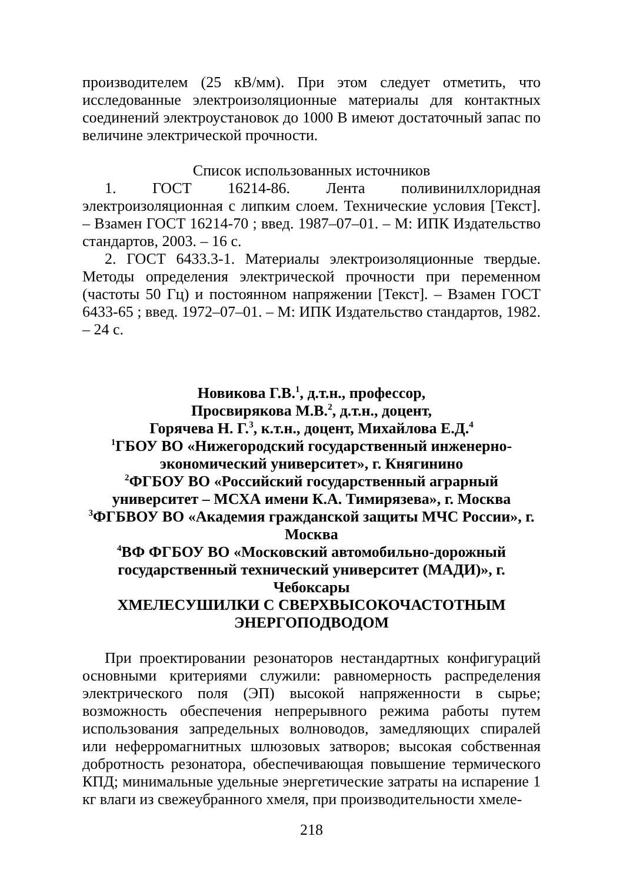производителем (25 кВ/мм). При этом следует отметить, что исследованные электроизоляционные материалы для контактных соединений электроустановок до 1000 В имеют достаточный запас по величине электрической прочности.
Список использованных источников
1. ГОСТ 16214-86. Лента поливинилхлоридная электроизоляционная с липким слоем. Технические условия [Текст]. – Взамен ГОСТ 16214-70 ; введ. 1987–07–01. – М: ИПК Издательство стандартов, 2003. – 16 с.
2. ГОСТ 6433.3-1. Материалы электроизоляционные твердые. Методы определения электрической прочности при переменном (частоты 50 Гц) и постоянном напряжении [Текст]. – Взамен ГОСТ 6433-65 ; введ. 1972–07–01. – М: ИПК Издательство стандартов, 1982. – 24 с.
Новикова Г.В.<sup>1</sup>, д.т.н., профессор,
Просвирякова М.В.<sup>2</sup>, д.т.н., доцент,
Горячева Н. Г.<sup>3</sup>, к.т.н., доцент, Михайлова Е.Д.<sup>4</sup>
<sup>1</sup> ГБОУ ВО «Нижегородский государственный инженерно-экономический университет», г. Княгинино
<sup>2</sup> ФГБОУ ВО «Российский государственный аграрный университет – МСХА имени К.А. Тимирязева», г. Москва
<sup>3</sup> ФГБВОУ ВО «Академия гражданской защиты МЧС России», г. Москва
<sup>4</sup> ВФ ФГБОУ ВО «Московский автомобильно-дорожный государственный технический университет (МАДИ)», г. Чебоксары
ХМЕЛЕСУШИЛКИ С СВЕРХВЫСОКОЧАСТОТНЫМ ЭНЕРГОПОДВОДОМ
При проектировании резонаторов нестандартных конфигураций основными критериями служили: равномерность распределения электрического поля (ЭП) высокой напряженности в сырье; возможность обеспечения непрерывного режима работы путем использования запредельных волноводов, замедляющих спиралей или неферромагнитных шлюзовых затворов; высокая собственная добротность резонатора, обеспечивающая повышение термического КПД; минимальные удельные энергетические затраты на испарение 1 кг влаги из свежеубранного хмеля, при производительности хмеле-
218